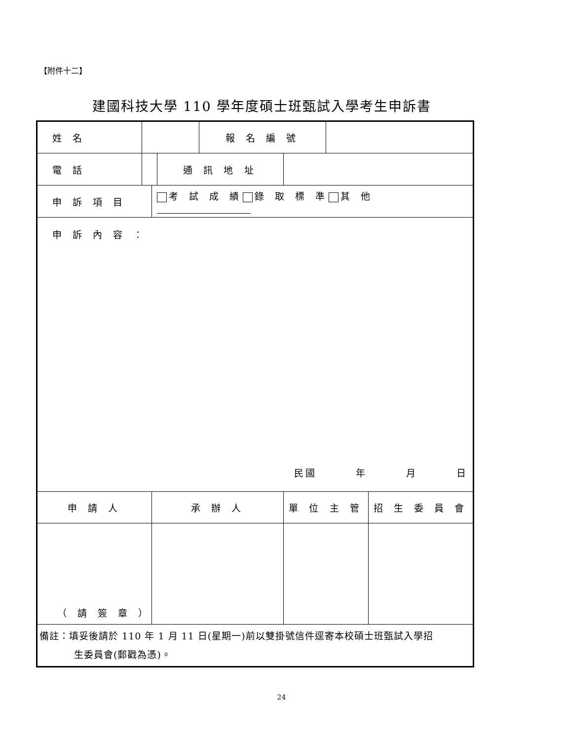【附件十二】
建國科技大學 110 學年度碩士班甄試入學考生申訴書
| 姓 名 | | | | 報 名 編 號 | | | |
| 電 話 | | | 通 訊 地 址 | | | | |
| 申 訴 項 目 | | 考 試 成 績 錄 取 標 準 其 他 | | | | | |
| 申 訴 內 容 ： 民國 年 月 日 | | | | | | | |
| 申 請 人 | | 承 辦 人 | | | 單 位 主 管 | | 招 生 委 員 會 |
| （ 請 簽 章 ） | | | | | | | |
| 備註：填妥後請於 110 年 1 月 11 日(星期一)前以雙掛號信件逕寄本校碩士班甄試入學招 生委員會(郵戳為憑)。 | | | | | | | |
24